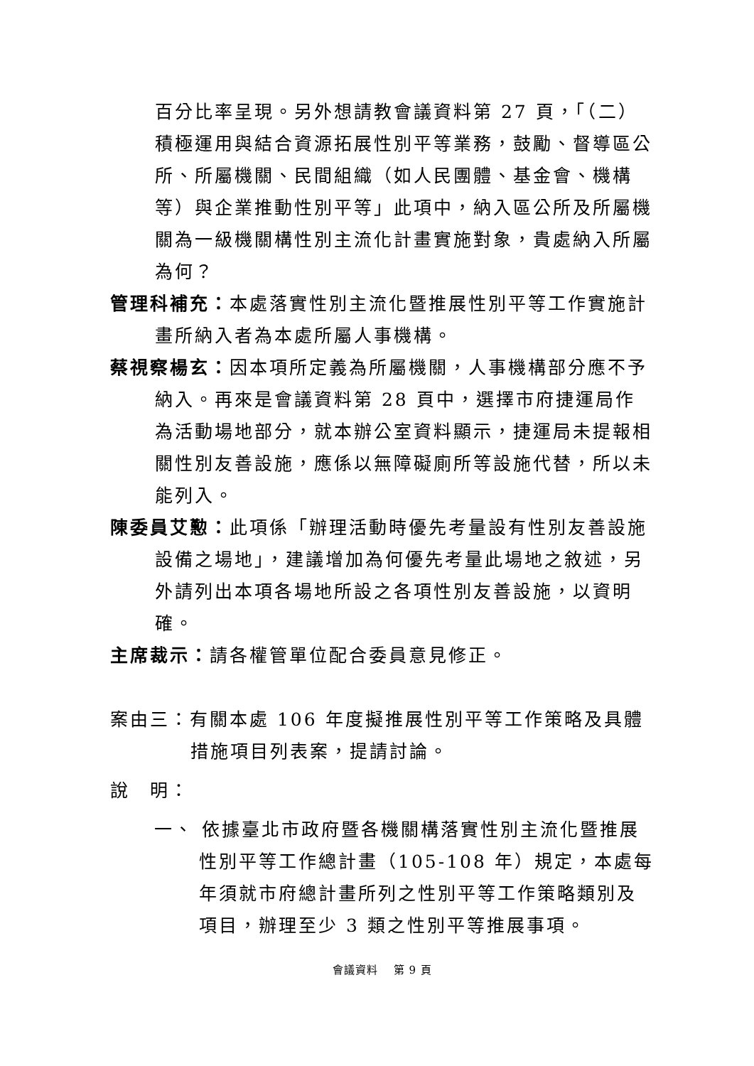百分比率呈現。另外想請教會議資料第 27 頁，「（二）積極運用與結合資源拓展性別平等業務，鼓勵、督導區公所、所屬機關、民間組織（如人民團體、基金會、機構等）與企業推動性別平等」此項中，納入區公所及所屬機關為一級機關構性別主流化計畫實施對象，貴處納入所屬為何？
管理科補充：本處落實性別主流化暨推展性別平等工作實施計畫所納入者為本處所屬人事機構。
蔡視察楊玄：因本項所定義為所屬機關，人事機構部分應不予納入。再來是會議資料第 28 頁中，選擇市府捷運局作為活動場地部分，就本辦公室資料顯示，捷運局未提報相關性別友善設施，應係以無障礙廁所等設施代替，所以未能列入。
陳委員艾懃：此項係「辦理活動時優先考量設有性別友善設施設備之場地」，建議增加為何優先考量此場地之敘述，另外請列出本項各場地所設之各項性別友善設施，以資明確。
主席裁示：請各權管單位配合委員意見修正。
案由三：有關本處 106 年度擬推展性別平等工作策略及具體措施項目列表案，提請討論。
說　明：
一、 依據臺北市政府暨各機關構落實性別主流化暨推展性別平等工作總計畫（105-108 年）規定，本處每年須就市府總計畫所列之性別平等工作策略類別及項目，辦理至少 3 類之性別平等推展事項。
會議資料　 第 9 頁